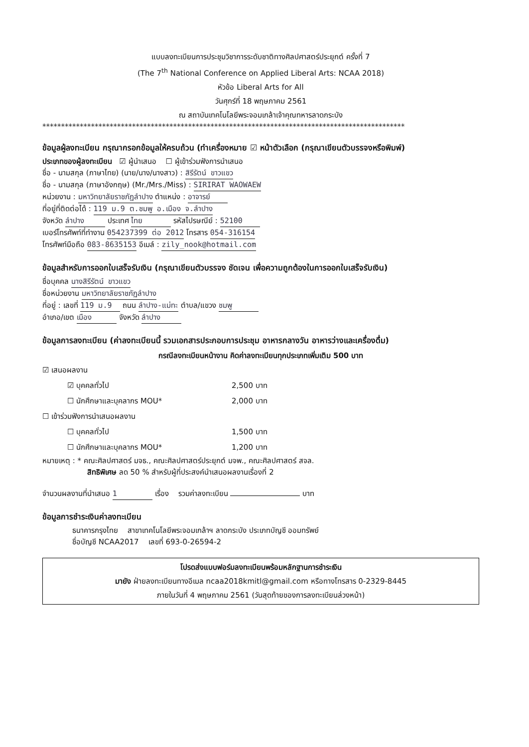แบบลงทะเบียนการประชุมวิชาการระดับชาติทางศิลปศาสตร์ประยุกต์ ครั้งที่ 7
(The 7<sup>th</sup> National Conference on Applied Liberal Arts: NCAA 2018)
หัวข้อ Liberal Arts for All
วันศุกร์ที่ 18 พฤษภาคม 2561
ณ สถาบันเทคโนโลยีพระจอมเกล้าเจ้าคุณทหารลาดกระบัง
*************************************************************************************************
ข้อมูลผู้ลงทะเบียน กรุณากรอกข้อมูลให้ครบถ้วน (ทำเครื่องหมาย ☑ หน้าตัวเลือก (กรุณาเขียนตัวบรรจงหรือพิมพ์)
ประเภทของผู้ลงทะเบียน ☑ ผู้นำเสนอ ☐ ผู้เข้าร่วมฟังการนำเสนอ
ชื่อ - นามสกุล (ภาษาไทย) (นาย/นาง/นางสาว) : สิรีรัตน์ ขาวแขว
ชื่อ - นามสกุล (ภาษาอังกฤษ) (Mr./Mrs./Miss) : SIRIRAT WAOWAEW
หน่วยงาน : มหาวิทยาลัยราชภัฏลำปาง ตำแหน่ง : อาจารย์
ที่อยู่ที่ติดต่อได้ : 119 ม.9 ต.ชมพู อ.เมือง จ.ลำปาง
จังหวัด ลำปาง ประเทศ ไทย รหัสไปรษณีย์ : 52100
เบอร์โทรศัพท์ที่ทำงาน 054237399 ต่อ 2012 โทรสาร 054-316154
โทรศัพท์มือถือ 083-8635153 อีเมล์ : zily_nook@hotmail.com
ข้อมูลสำหรับการออกใบเสร็จรับเงิน (กรุณาเขียนตัวบรรจง ชัดเจน เพื่อความถูกต้องในการออกใบเสร็จรับเงิน)
ชื่อบุคคล นางสิรีรัตน์ ขาวแขว
ชื่อหน่วยงาน มหาวิทยาลัยราชภัฏลำปาง
ที่อยู่ : เลขที่ 119 ม.9 ถนน ลำปาง-แม่ทะ ตำบล/แขวง ชมพู
อำเภอ/เขต เมือง จังหวัด ลำปาง
ข้อมูลการลงทะเบียน (ค่าลงทะเบียนนี้ รวมเอกสารประกอบการประชุม อาหารกลางวัน อาหารว่างและเครื่องดื่ม)
กรณีลงทะเบียนหน้างาน คิดค่าลงทะเบียนทุกประเภทเพิ่มเติม 500 บาท
☑ เสนอผลงาน
☑ บุคคลทั่วไป 2,500 บาท
☐ นักศึกษาและบุคลากร MOU* 2,000 บาท
☐ เข้าร่วมฟังการนำเสนอผลงาน
☐ บุคคลทั่วไป 1,500 บาท
☐ นักศึกษาและบุคลากร MOU* 1,200 บาท
หมายเหตุ : * คณะศิลปศาสตร์ มจธ., คณะศิลปศาสตร์ประยุกต์ มจพ., คณะศิลปศาสตร์ สจล.
สิทธิพิเศษ ลด 50 % สำหรับผู้ที่ประสงค์นำเสนอผลงานเรื่องที่ 2
จำนวนผลงานที่นำเสนอ 1 เรื่อง รวมค่าลงทะเบียน บาท
ข้อมูลการชำระเงินค่าลงทะเบียน
ธนาคารกรุงไทย สาขาเทคโนโลยีพระจอมเกล้าฯ ลาดกระบัง ประเภทบัญชี ออมทรัพย์
ชื่อบัญชี NCAA2017 เลขที่ 693-0-26594-2
โปรดส่งแบบฟอร์มลงทะเบียนพร้อมหลักฐานการชำระเงิน
มายัง ฝ่ายลงทะเบียนทางอีเมล ncaa2018kmitl@gmail.com หรือทางโทรสาร 0-2329-8445
ภายในวันที่ 4 พฤษภาคม 2561 (วันสุดท้ายของการลงทะเบียนล่วงหน้า)